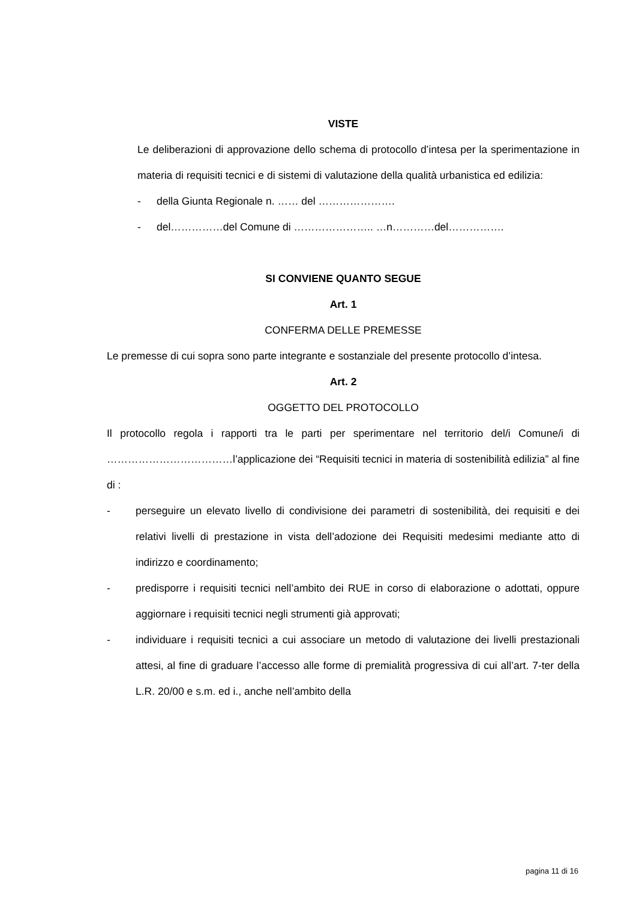VISTE
Le deliberazioni di approvazione dello schema di protocollo d’intesa per la sperimentazione in materia di requisiti tecnici e di sistemi di valutazione della qualità urbanistica ed edilizia:
- della Giunta Regionale n. …… del ………………….
- del……………del Comune di ………………….. …n…………del…………….
SI CONVIENE QUANTO SEGUE
Art. 1
CONFERMA DELLE PREMESSE
Le premesse di cui sopra sono parte integrante e sostanziale del presente protocollo d’intesa.
Art. 2
OGGETTO DEL PROTOCOLLO
Il protocollo regola i rapporti tra le parti per sperimentare nel territorio del/i Comune/i di ………………………………l’applicazione dei “Requisiti tecnici in materia di sostenibilità edilizia” al fine di :
- perseguire un elevato livello di condivisione dei parametri di sostenibilità, dei requisiti e dei relativi livelli di prestazione in vista dell’adozione dei Requisiti medesimi mediante atto di indirizzo e coordinamento;
- predisporre i requisiti tecnici nell’ambito dei RUE in corso di elaborazione o adottati, oppure aggiornare i requisiti tecnici negli strumenti già approvati;
- individuare i requisiti tecnici a cui associare un metodo di valutazione dei livelli prestazionali attesi, al fine di graduare l’accesso alle forme di premialità progressiva di cui all’art. 7-ter della L.R. 20/00 e s.m. ed i., anche nell’ambito della
pagina 11 di 16